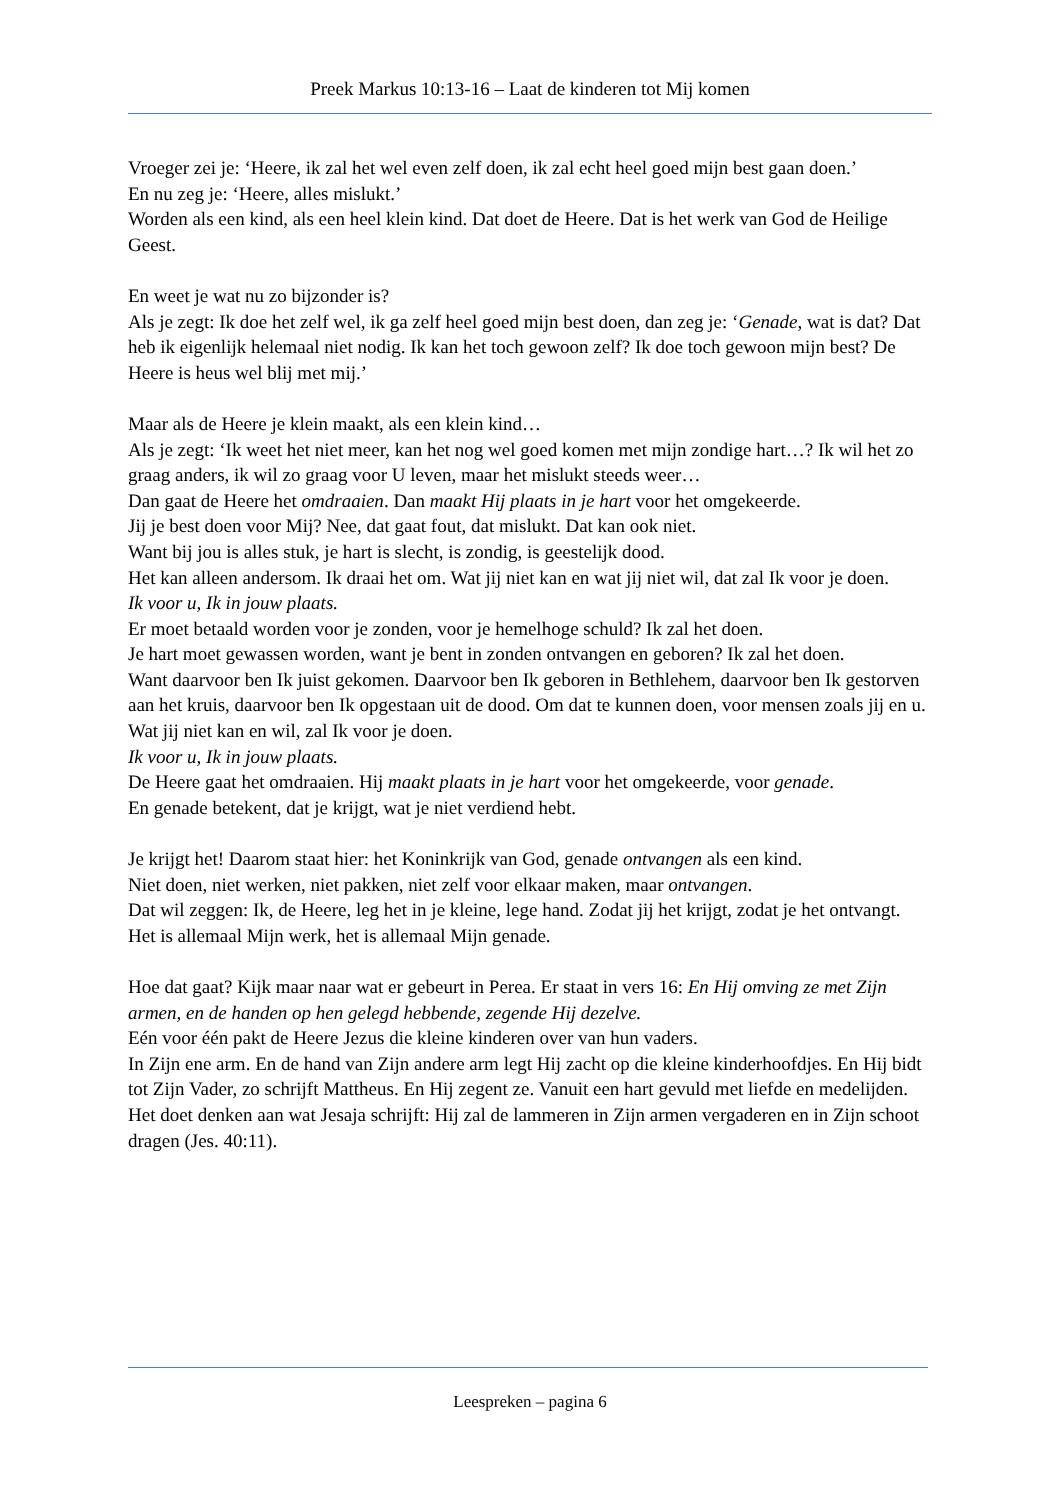Preek Markus 10:13-16 – Laat de kinderen tot Mij komen
Vroeger zei je: ‘Heere, ik zal het wel even zelf doen, ik zal echt heel goed mijn best gaan doen.’
En nu zeg je: ‘Heere, alles mislukt.’
Worden als een kind, als een heel klein kind. Dat doet de Heere. Dat is het werk van God de Heilige Geest.
En weet je wat nu zo bijzonder is?
Als je zegt: Ik doe het zelf wel, ik ga zelf heel goed mijn best doen, dan zeg je: ‘Genade, wat is dat? Dat heb ik eigenlijk helemaal niet nodig. Ik kan het toch gewoon zelf? Ik doe toch gewoon mijn best? De Heere is heus wel blij met mij.’
Maar als de Heere je klein maakt, als een klein kind…
Als je zegt: ‘Ik weet het niet meer, kan het nog wel goed komen met mijn zondige hart…? Ik wil het zo graag anders, ik wil zo graag voor U leven, maar het mislukt steeds weer…
Dan gaat de Heere het omdraaien. Dan maakt Hij plaats in je hart voor het omgekeerde.
Jij je best doen voor Mij? Nee, dat gaat fout, dat mislukt. Dat kan ook niet.
Want bij jou is alles stuk, je hart is slecht, is zondig, is geestelijk dood.
Het kan alleen andersom. Ik draai het om. Wat jij niet kan en wat jij niet wil, dat zal Ik voor je doen.
Ik voor u, Ik in jouw plaats.
Er moet betaald worden voor je zonden, voor je hemelhoge schuld? Ik zal het doen.
Je hart moet gewassen worden, want je bent in zonden ontvangen en geboren? Ik zal het doen.
Want daarvoor ben Ik juist gekomen. Daarvoor ben Ik geboren in Bethlehem, daarvoor ben Ik gestorven aan het kruis, daarvoor ben Ik opgestaan uit de dood. Om dat te kunnen doen, voor mensen zoals jij en u. Wat jij niet kan en wil, zal Ik voor je doen.
Ik voor u, Ik in jouw plaats.
De Heere gaat het omdraaien. Hij maakt plaats in je hart voor het omgekeerde, voor genade.
En genade betekent, dat je krijgt, wat je niet verdiend hebt.
Je krijgt het! Daarom staat hier: het Koninkrijk van God, genade ontvangen als een kind.
Niet doen, niet werken, niet pakken, niet zelf voor elkaar maken, maar ontvangen.
Dat wil zeggen: Ik, de Heere, leg het in je kleine, lege hand. Zodat jij het krijgt, zodat je het ontvangt.
Het is allemaal Mijn werk, het is allemaal Mijn genade.
Hoe dat gaat? Kijk maar naar wat er gebeurt in Perea. Er staat in vers 16: En Hij omving ze met Zijn armen, en de handen op hen gelegd hebbende, zegende Hij dezelve.
Eén voor één pakt de Heere Jezus die kleine kinderen over van hun vaders.
In Zijn ene arm. En de hand van Zijn andere arm legt Hij zacht op die kleine kinderhoofdjes. En Hij bidt tot Zijn Vader, zo schrijft Mattheus. En Hij zegent ze. Vanuit een hart gevuld met liefde en medelijden.
Het doet denken aan wat Jesaja schrijft: Hij zal de lammeren in Zijn armen vergaderen en in Zijn schoot dragen (Jes. 40:11).
Leespreken – pagina 6